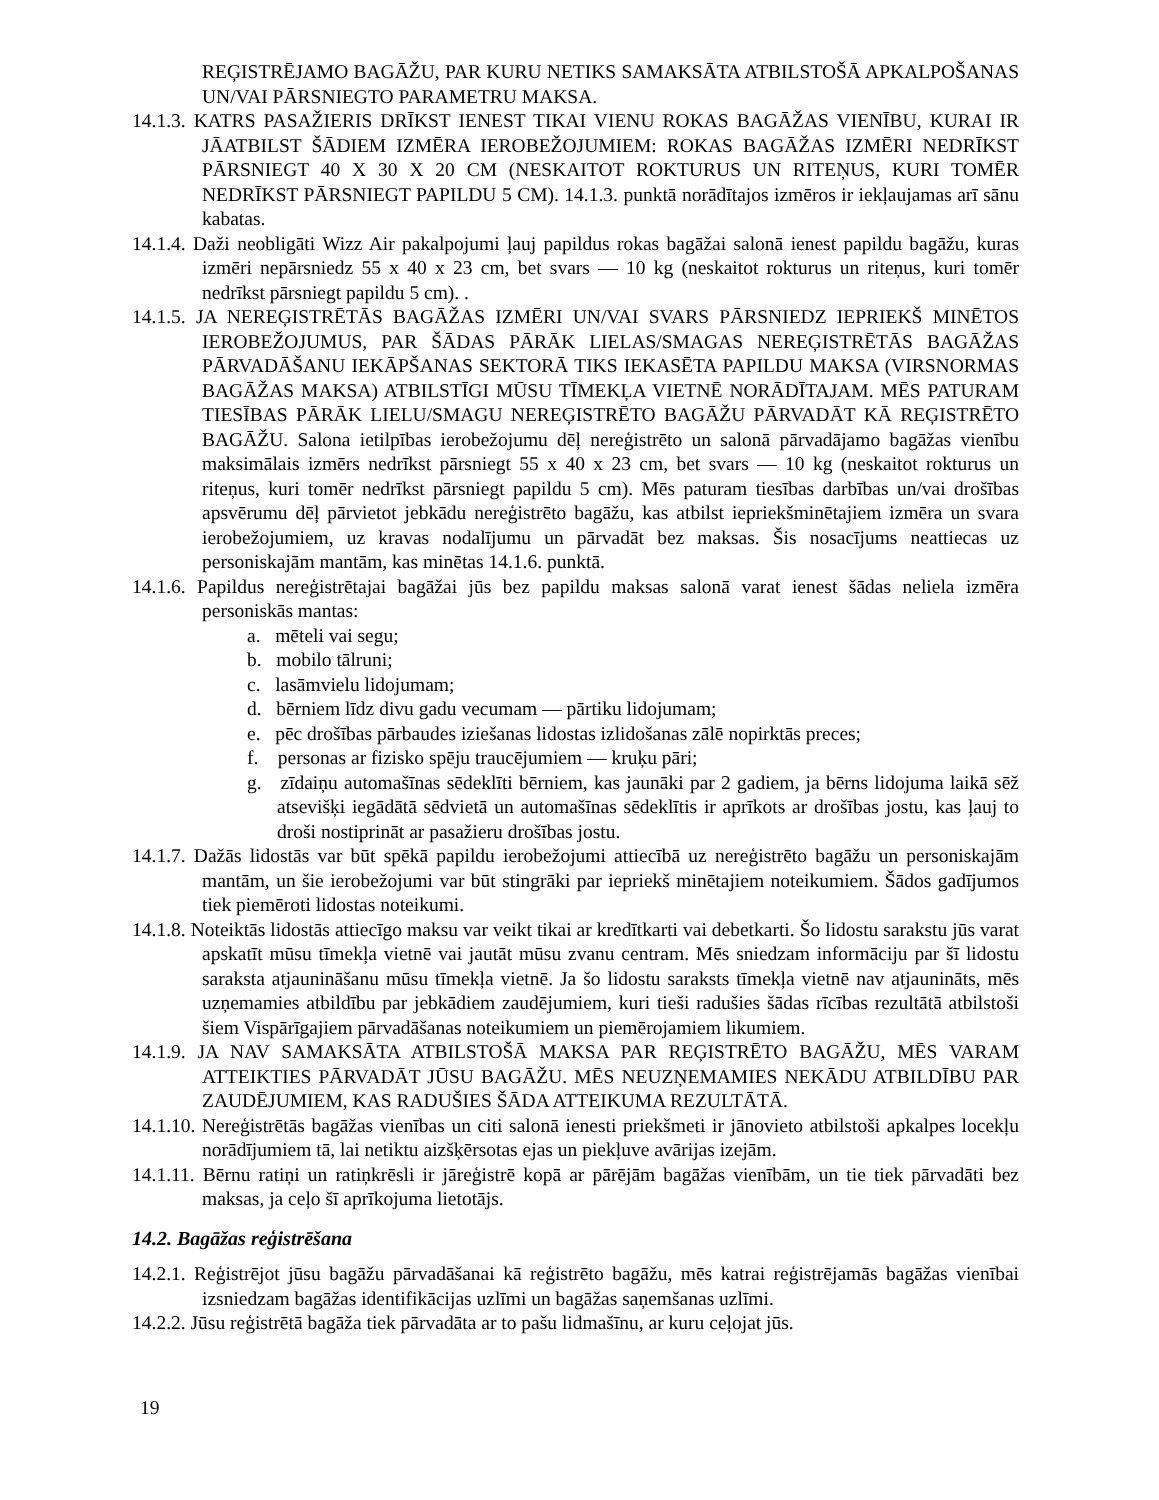REĢISTRĒJAMO BAGĀŽU, PAR KURU NETIKS SAMAKSĀTA ATBILSTOŠĀ APKALPOŠANAS UN/VAI PĀRSNIEGTO PARAMETRU MAKSA.
14.1.3. KATRS PASAŽIERIS DRĪKST IENEST TIKAI VIENU ROKAS BAGĀŽAS VIENĪBU, KURAI IR JĀATBILST ŠĀDIEM IZMĒRA IEROBEŽOJUMIEM: ROKAS BAGĀŽAS IZMĒRI NEDRĪKST PĀRSNIEGT 40 X 30 X 20 CM (NESKAITOT ROKTURUS UN RITEŅUS, KURI TOMĒR NEDRĪKST PĀRSNIEGT PAPILDU 5 CM). 14.1.3. punktā norādītajos izmēros ir iekļaujamas arī sānu kabatas.
14.1.4. Daži neobligāti Wizz Air pakalpojumi ļauj papildus rokas bagāžai salonā ienest papildu bagāžu, kuras izmēri nepārsniedz 55 x 40 x 23 cm, bet svars — 10 kg (neskaitot rokturus un riteņus, kuri tomēr nedrīkst pārsniegt papildu 5 cm). .
14.1.5. JA NEREĢISTRĒTĀS BAGĀŽAS IZMĒRI UN/VAI SVARS PĀRSNIEDZ IEPRIEKŠ MINĒTOS IEROBEŽOJUMUS, PAR ŠĀDAS PĀRĀK LIELAS/SMAGAS NEREĢISTRĒTĀS BAGĀŽAS PĀRVADĀŠANU IEKĀPŠANAS SEKTORĀ TIKS IEKASĒTA PAPILDU MAKSA (VIRSNORMAS BAGĀŽAS MAKSA) ATBILSTĪGI MŪSU TĪMEKĻA VIETNĒ NORĀDĪTAJAM. MĒS PATURAM TIESĪBAS PĀRĀK LIELU/SMAGU NEREĢISTRĒTO BAGĀŽU PĀRVADĀT KĀ REĢISTRĒTO BAGĀŽU. Salona ietilpības ierobežojumu dēļ nereģistrēto un salonā pārvadājamo bagāžas vienību maksimālais izmērs nedrīkst pārsniegt 55 x 40 x 23 cm, bet svars — 10 kg (neskaitot rokturus un riteņus, kuri tomēr nedrīkst pārsniegt papildu 5 cm). Mēs paturam tiesības darbības un/vai drošības apsvērumu dēļ pārvietot jebkādu nereģistrēto bagāžu, kas atbilst iepriekšminētajiem izmēra un svara ierobežojumiem, uz kravas nodalījumu un pārvadāt bez maksas. Šis nosacījums neattiecas uz personiskajām mantām, kas minētas 14.1.6. punktā.
14.1.6. Papildus nereģistrētajai bagāžai jūs bez papildu maksas salonā varat ienest šādas neliela izmēra personiskās mantas:
a. mēteli vai segu;
b. mobilo tālruni;
c. lasāmvielu lidojumam;
d. bērniem līdz divu gadu vecumam — pārtiku lidojumam;
e. pēc drošības pārbaudes iziešanas lidostas izlidošanas zālē nopirktās preces;
f. personas ar fizisko spēju traucējumiem — kruķu pāri;
g. zīdaiņu automašīnas sēdeklīti bērniem, kas jaunāki par 2 gadiem, ja bērns lidojuma laikā sēž atsevišķi iegādātā sēdvietā un automašīnas sēdeklītis ir aprīkots ar drošības jostu, kas ļauj to droši nostiprināt ar pasažieru drošības jostu.
14.1.7. Dažās lidostās var būt spēkā papildu ierobežojumi attiecībā uz nereģistrēto bagāžu un personiskajām mantām, un šie ierobežojumi var būt stingrāki par iepriekš minētajiem noteikumiem. Šādos gadījumos tiek piemēroti lidostas noteikumi.
14.1.8. Noteiktās lidostās attiecīgo maksu var veikt tikai ar kredītkarti vai debetkarti. Šo lidostu sarakstu jūs varat apskatīt mūsu tīmekļa vietnē vai jautāt mūsu zvanu centram. Mēs sniedzam informāciju par šī lidostu saraksta atjaunināšanu mūsu tīmekļa vietnē. Ja šo lidostu saraksts tīmekļa vietnē nav atjaunināts, mēs uzņemamies atbildību par jebkādiem zaudējumiem, kuri tieši radušies šādas rīcības rezultātā atbilstoši šiem Vispārīgajiem pārvadāšanas noteikumiem un piemērojamiem likumiem.
14.1.9. JA NAV SAMAKSĀTA ATBILSTOŠĀ MAKSA PAR REĢISTRĒTO BAGĀŽU, MĒS VARAM ATTEIKTIES PĀRVADĀT JŪSU BAGĀŽU. MĒS NEUZŅEMAMIES NEKĀDU ATBILDĪBU PAR ZAUDĒJUMIEM, KAS RADUŠIES ŠĀDA ATTEIKUMA REZULTĀTĀ.
14.1.10. Nereģistrētās bagāžas vienības un citi salonā ienesti priekšmeti ir jānovieto atbilstoši apkalpes locekļu norādījumiem tā, lai netiktu aizšķērsotas ejas un piekļuve avārijas izejām.
14.1.11. Bērnu ratiņi un ratiņkrēsli ir jāreģistrē kopā ar pārējām bagāžas vienībām, un tie tiek pārvadāti bez maksas, ja ceļo šī aprīkojuma lietotājs.
14.2. Bagāžas reģistrēšana
14.2.1. Reģistrējot jūsu bagāžu pārvadāšanai kā reģistrēto bagāžu, mēs katrai reģistrējamās bagāžas vienībai izsniedzam bagāžas identifikācijas uzlīmi un bagāžas saņemšanas uzlīmi.
14.2.2. Jūsu reģistrētā bagāža tiek pārvadāta ar to pašu lidmašīnu, ar kuru ceļojat jūs.
19